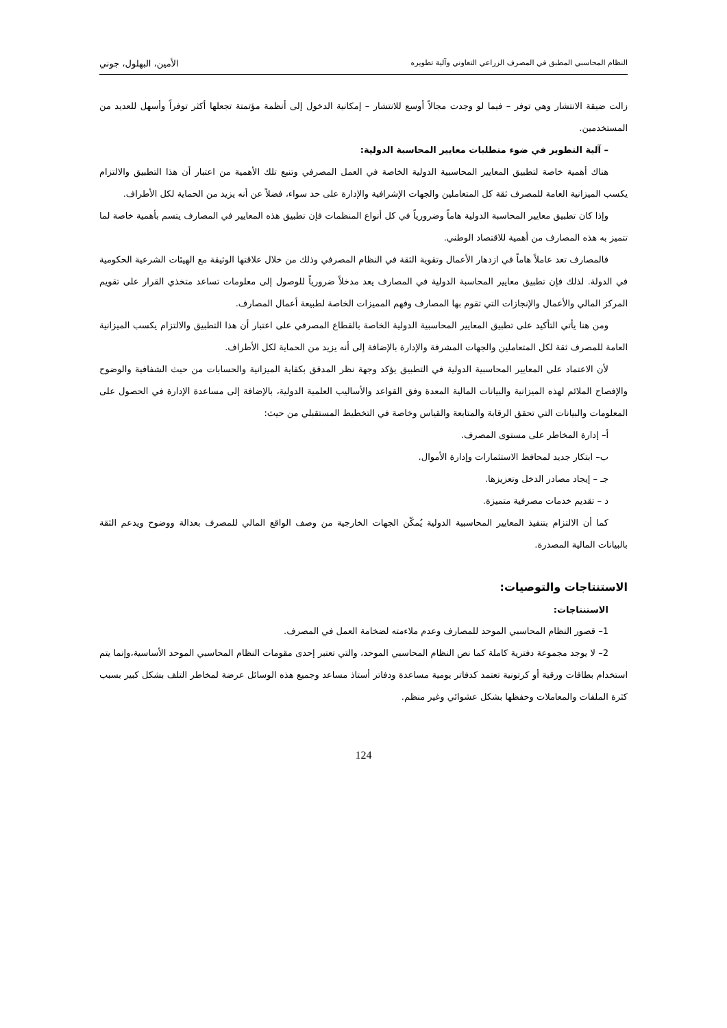النظام المحاسبي المطبق في المصرف الزراعي التعاوني وآلية تطويره الأمين، البهلول، جوني
زالت ضيقة الانتشار وهي توفر – فيما لو وجدت مجالاً أوسع للانتشار – إمكانية الدخول إلى أنظمة مؤتمتة تجعلها أكثر توفراً وأسهل للعديد من المستخدمين.
– آلية التطوير في ضوء متطلبات معايير المحاسبة الدولية:
هناك أهمية خاصة لتطبيق المعايير المحاسبية الدولية الخاصة في العمل المصرفي وتنبع تلك الأهمية من اعتبار أن هذا التطبيق والالتزام يكسب الميزانية العامة للمصرف ثقة كل المتعاملين والجهات الإشرافية والإدارة على حد سواء، فضلاً عن أنه يزيد من الحماية لكل الأطراف.
وإذا كان تطبيق معايير المحاسبة الدولية هاماً وضرورياً في كل أنواع المنظمات فإن تطبيق هذه المعايير في المصارف يتسم بأهمية خاصة لما تتميز به هذه المصارف من أهمية للاقتصاد الوطني.
فالمصارف تعد عاملاً هاماً في ازدهار الأعمال وتقوية الثقة في النظام المصرفي وذلك من خلال علاقتها الوثيقة مع الهيئات الشرعية الحكومية في الدولة. لذلك فإن تطبيق معايير المحاسبة الدولية في المصارف يعد مدخلاً ضرورياً للوصول إلى معلومات تساعد متخذي القرار على تقويم المركز المالي والأعمال والإنجازات التي تقوم بها المصارف وفهم المميزات الخاصة لطبيعة أعمال المصارف.
ومن هنا يأتي التأكيد على تطبيق المعايير المحاسبية الدولية الخاصة بالقطاع المصرفي على اعتبار أن هذا التطبيق والالتزام يكسب الميزانية العامة للمصرف ثقة لكل المتعاملين والجهات المشرفة والإدارة بالإضافة إلى أنه يزيد من الحماية لكل الأطراف.
لأن الاعتماد على المعايير المحاسبية الدولية في التطبيق يؤكد وجهة نظر المدقق بكفاية الميزانية والحسابات من حيث الشفافية والوضوح والإفصاح الملائم لهذه الميزانية والبيانات المالية المعدة وفق القواعد والأساليب العلمية الدولية، بالإضافة إلى مساعدة الإدارة في الحصول على المعلومات والبيانات التي تحقق الرقابة والمتابعة والقياس وخاصة في التخطيط المستقبلي من حيث:
أ– إدارة المخاطر على مستوى المصرف.
ب– ابتكار جديد لمحافظ الاستثمارات وإدارة الأموال.
جـ – إيجاد مصادر الدخل وتعزيزها.
د – تقديم خدمات مصرفية متميزة.
كما أن الالتزام بتنفيذ المعايير المحاسبية الدولية يُمكّن الجهات الخارجية من وصف الواقع المالي للمصرف بعدالة ووضوح ويدعم الثقة بالبيانات المالية المصدرة.
الاستنتاجات والتوصيات:
الاستنتاجات:
1– قصور النظام المحاسبي الموحد للمصارف وعدم ملاءمته لضخامة العمل في المصرف.
2– لا يوجد مجموعة دفترية كاملة كما نص النظام المحاسبي الموحد، والتي تعتبر إحدى مقومات النظام المحاسبي الموحد الأساسية،وإنما يتم استخدام بطاقات ورقية أو كرتونية تعتمد كدفاتر يومية مساعدة ودفاتر أستاذ مساعد وجميع هذه الوسائل عرضة لمخاطر التلف بشكل كبير بسبب كثرة الملفات والمعاملات وحفظها بشكل عشوائي وغير منظم.
124